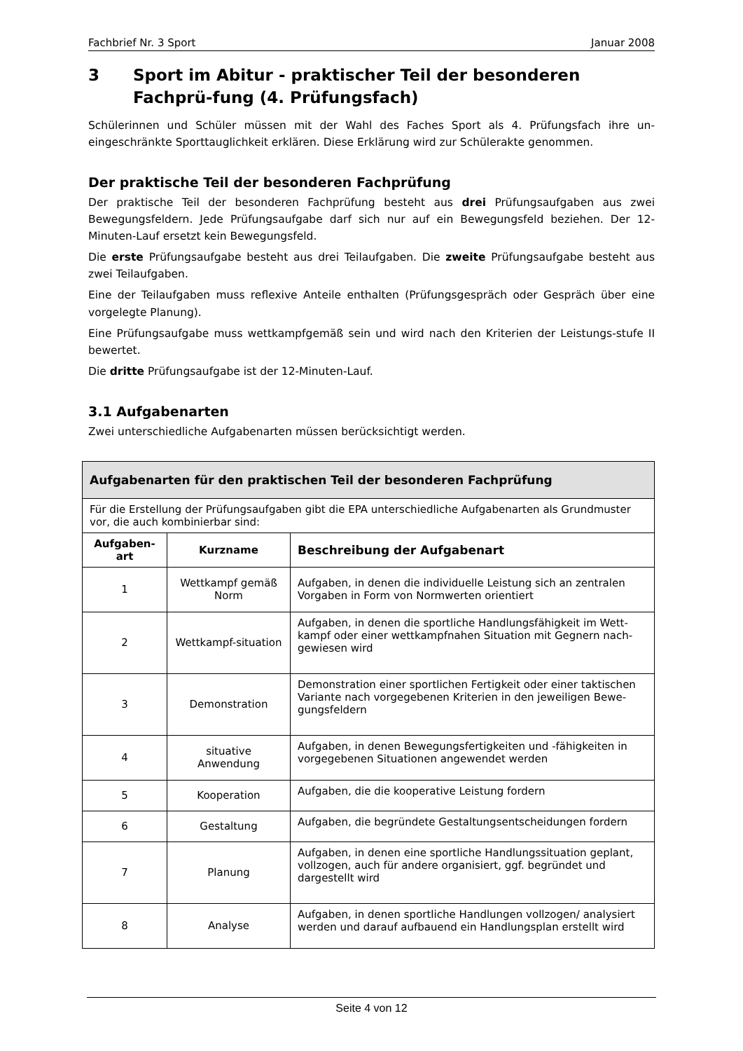Fachbrief Nr. 3 Sport Januar 2008
3 Sport im Abitur - praktischer Teil der besonderen Fachprü-fung (4. Prüfungsfach)
Schülerinnen und Schüler müssen mit der Wahl des Faches Sport als 4. Prüfungsfach ihre un-eingeschränkte Sporttauglichkeit erklären. Diese Erklärung wird zur Schülerakte genommen.
Der praktische Teil der besonderen Fachprüfung
Der praktische Teil der besonderen Fachprüfung besteht aus drei Prüfungsaufgaben aus zwei Bewegungsfeldern. Jede Prüfungsaufgabe darf sich nur auf ein Bewegungsfeld beziehen. Der 12-Minuten-Lauf ersetzt kein Bewegungsfeld.
Die erste Prüfungsaufgabe besteht aus drei Teilaufgaben. Die zweite Prüfungsaufgabe besteht aus zwei Teilaufgaben.
Eine der Teilaufgaben muss reflexive Anteile enthalten (Prüfungsgespräch oder Gespräch über eine vorgelegte Planung).
Eine Prüfungsaufgabe muss wettkampfgemäß sein und wird nach den Kriterien der Leistungs-stufe II bewertet.
Die dritte Prüfungsaufgabe ist der 12-Minuten-Lauf.
3.1 Aufgabenarten
Zwei unterschiedliche Aufgabenarten müssen berücksichtigt werden.
| Aufgabenarten für den praktischen Teil der besonderen Fachprüfung | | |
| --- | --- | --- |
| Für die Erstellung der Prüfungsaufgaben gibt die EPA unterschiedliche Aufgabenarten als Grundmuster vor, die auch kombinierbar sind: | | |
| Aufgaben-art | Kurzname | Beschreibung der Aufgabenart |
| 1 | Wettkampf gemäß Norm | Aufgaben, in denen die individuelle Leistung sich an zentralen Vorgaben in Form von Normwerten orientiert |
| 2 | Wettkampf-situation | Aufgaben, in denen die sportliche Handlungsfähigkeit im Wett-kampf oder einer wettkampfnahen Situation mit Gegnern nach-gewiesen wird |
| 3 | Demonstration | Demonstration einer sportlichen Fertigkeit oder einer taktischen Variante nach vorgegebenen Kriterien in den jeweiligen Bewe-gungsfeldern |
| 4 | situative Anwendung | Aufgaben, in denen Bewegungsfertigkeiten und -fähigkeiten in vorgegebenen Situationen angewendet werden |
| 5 | Kooperation | Aufgaben, die die kooperative Leistung fordern |
| 6 | Gestaltung | Aufgaben, die begründete Gestaltungsentscheidungen fordern |
| 7 | Planung | Aufgaben, in denen eine sportliche Handlungssituation geplant, vollzogen, auch für andere organisiert, ggf. begründet und dargestellt wird |
| 8 | Analyse | Aufgaben, in denen sportliche Handlungen vollzogen/ analysiert werden und darauf aufbauend ein Handlungsplan erstellt wird |
Seite 4 von 12